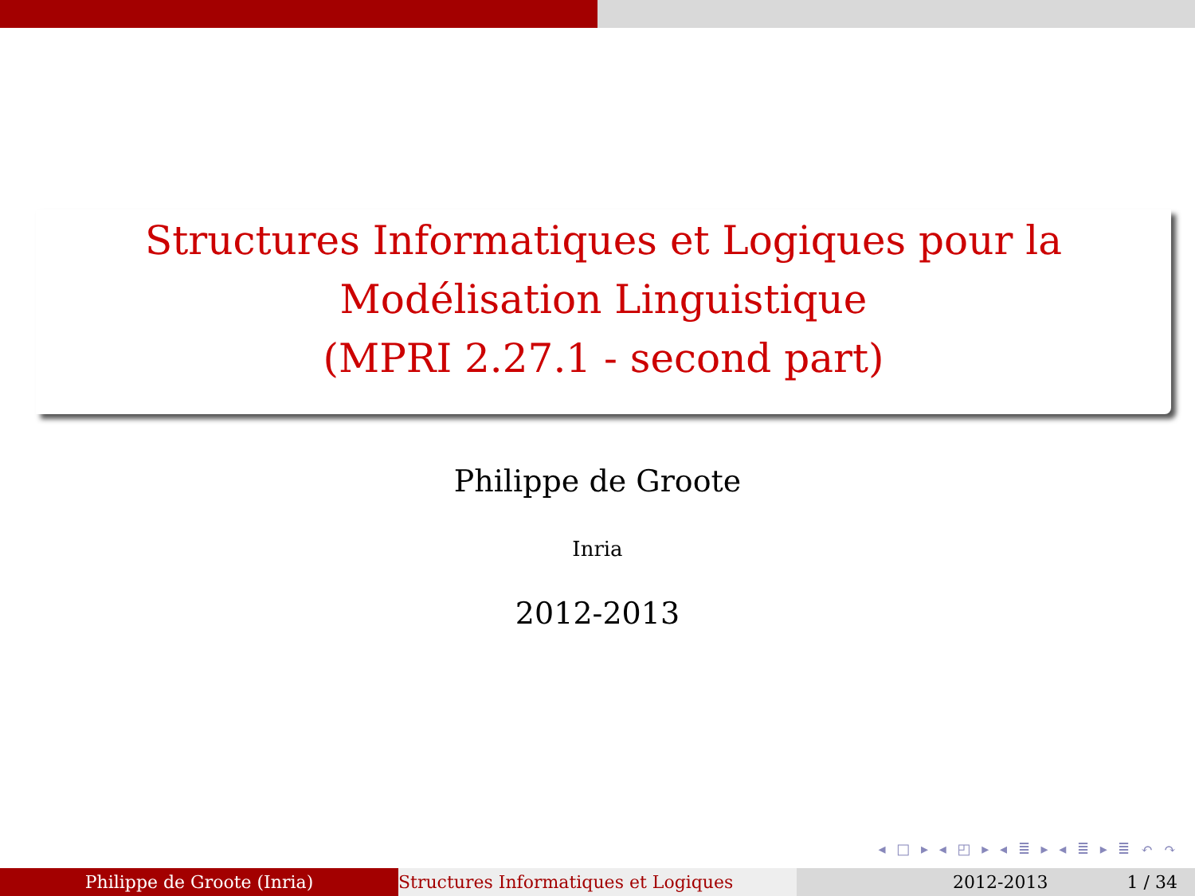Structures Informatiques et Logiques pour la
Modélisation Linguistique
(MPRI 2.27.1 - second part)
Philippe de Groote
Inria
2012-2013
◂ □ ▸ ◂ ◰ ▸ ◂ ≣ ▸ ◂ ≣ ▸ ≣ ↶ ↷
Philippe de Groote (Inria) Structures Informatiques et Logiques 2012-2013 1 / 34